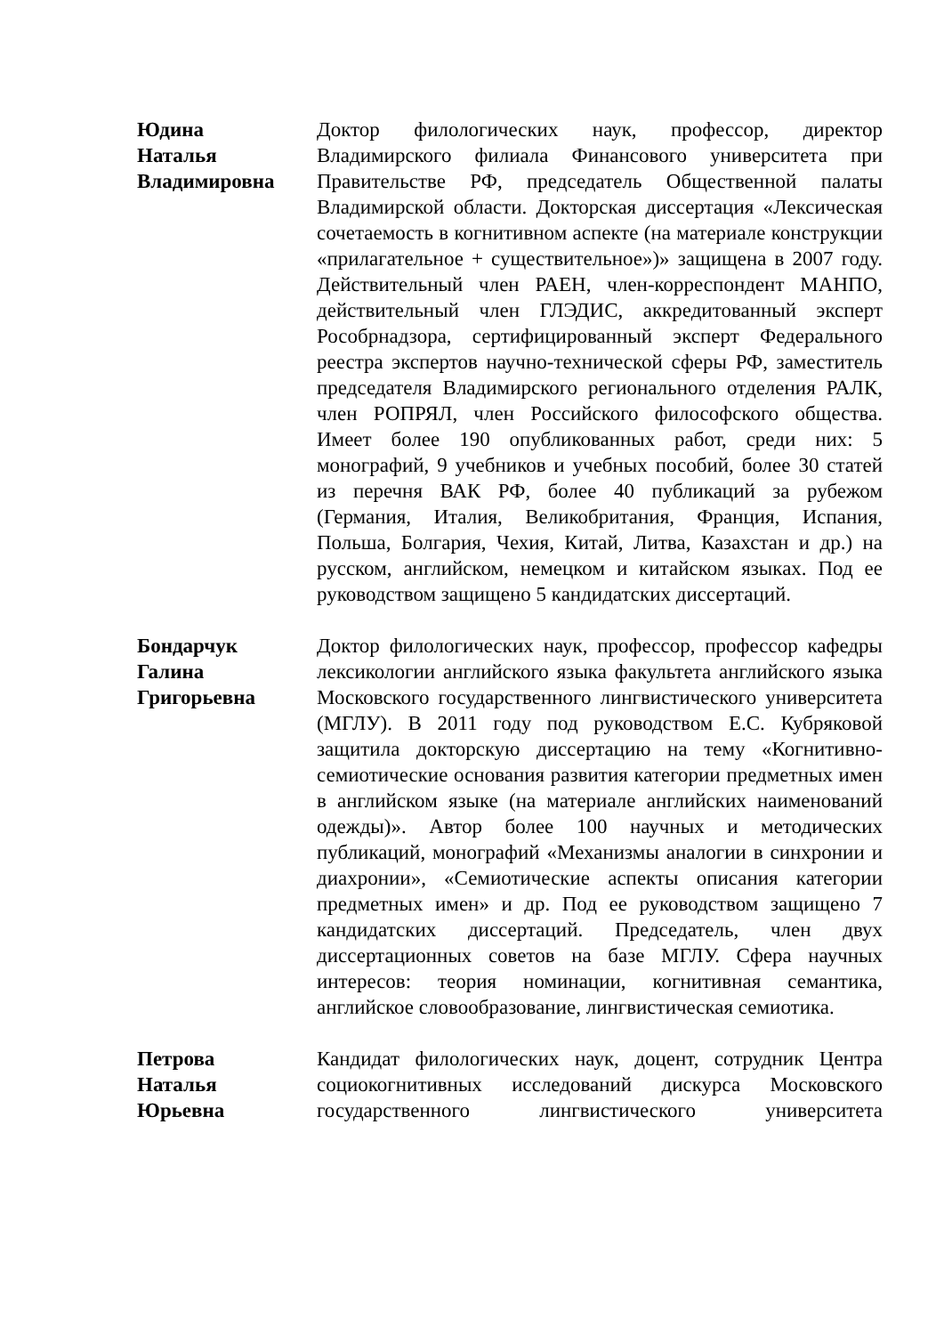Юдина
Наталья
Владимировна
Доктор филологических наук, профессор, директор Владимирского филиала Финансового университета при Правительстве РФ, председатель Общественной палаты Владимирской области. Докторская диссертация «Лексическая сочетаемость в когнитивном аспекте (на материале конструкции «прилагательное + существительное»)» защищена в 2007 году. Действительный член РАЕН, член-корреспондент МАНПО, действительный член ГЛЭДИС, аккредитованный эксперт Рособрнадзора, сертифицированный эксперт Федерального реестра экспертов научно-технической сферы РФ, заместитель председателя Владимирского регионального отделения РАЛК, член РОПРЯЛ, член Российского философского общества. Имеет более 190 опубликованных работ, среди них: 5 монографий, 9 учебников и учебных пособий, более 30 статей из перечня ВАК РФ, более 40 публикаций за рубежом (Германия, Италия, Великобритания, Франция, Испания, Польша, Болгария, Чехия, Китай, Литва, Казахстан и др.) на русском, английском, немецком и китайском языках. Под ее руководством защищено 5 кандидатских диссертаций.
Бондарчук
Галина
Григорьевна
Доктор филологических наук, профессор, профессор кафедры лексикологии английского языка факультета английского языка Московского государственного лингвистического университета (МГЛУ). В 2011 году под руководством Е.С. Кубряковой защитила докторскую диссертацию на тему «Когнитивно-семиотические основания развития категории предметных имен в английском языке (на материале английских наименований одежды)». Автор более 100 научных и методических публикаций, монографий «Механизмы аналогии в синхронии и диахронии», «Семиотические аспекты описания категории предметных имен» и др. Под ее руководством защищено 7 кандидатских диссертаций. Председатель, член двух диссертационных советов на базе МГЛУ. Сфера научных интересов: теория номинации, когнитивная семантика, английское словообразование, лингвистическая семиотика.
Петрова
Наталья
Юрьевна
Кандидат филологических наук, доцент, сотрудник Центра социокогнитивных исследований дискурса Московского государственного лингвистического университета